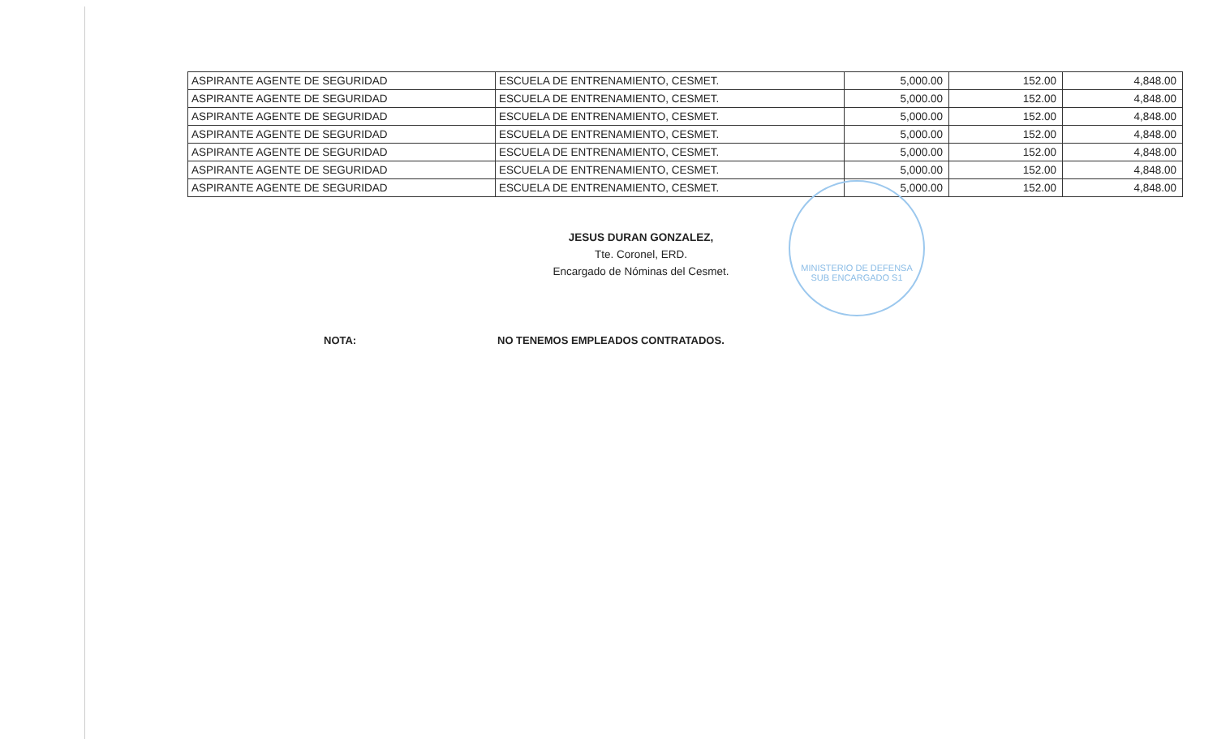| ASPIRANTE AGENTE DE SEGURIDAD | ESCUELA DE ENTRENAMIENTO, CESMET. | 5,000.00 | 152.00 | 4,848.00 |
| ASPIRANTE AGENTE DE SEGURIDAD | ESCUELA DE ENTRENAMIENTO, CESMET. | 5,000.00 | 152.00 | 4,848.00 |
| ASPIRANTE AGENTE DE SEGURIDAD | ESCUELA DE ENTRENAMIENTO, CESMET. | 5,000.00 | 152.00 | 4,848.00 |
| ASPIRANTE AGENTE DE SEGURIDAD | ESCUELA DE ENTRENAMIENTO, CESMET. | 5,000.00 | 152.00 | 4,848.00 |
| ASPIRANTE AGENTE DE SEGURIDAD | ESCUELA DE ENTRENAMIENTO, CESMET. | 5,000.00 | 152.00 | 4,848.00 |
| ASPIRANTE AGENTE DE SEGURIDAD | ESCUELA DE ENTRENAMIENTO, CESMET. | 5,000.00 | 152.00 | 4,848.00 |
| ASPIRANTE AGENTE DE SEGURIDAD | ESCUELA DE ENTRENAMIENTO, CESMET. | 5,000.00 | 152.00 | 4,848.00 |
JESUS DURAN GONZALEZ,
Tte. Coronel, ERD.
Encargado de Nóminas del Cesmet.
MINISTERIO DE DEFENSA
SUB ENCARGADO S1
NOTA:
NO TENEMOS EMPLEADOS CONTRATADOS.